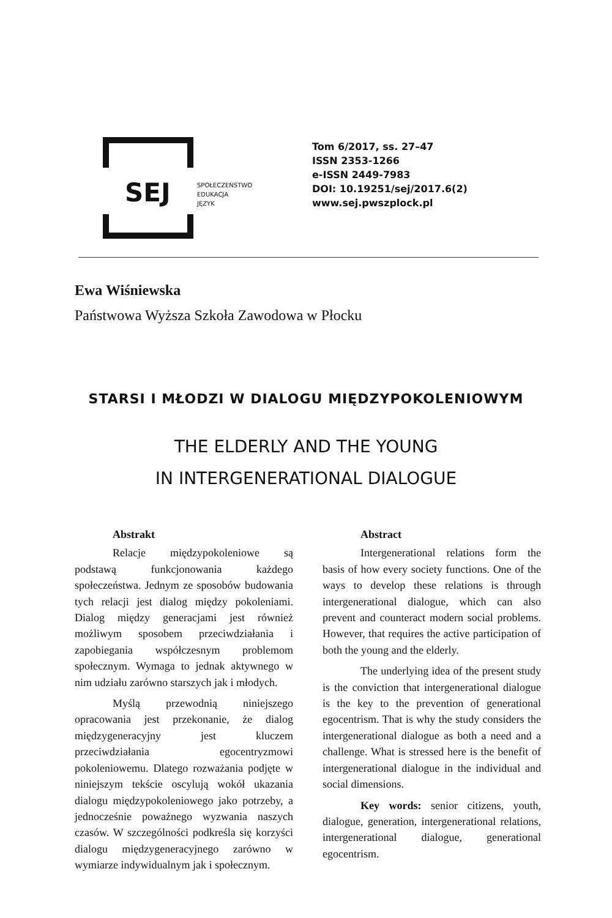SEJ
SPOŁECZEŃSTWO
EDUKACJA
JĘZYK
Tom 6/2017, ss. 27–47
ISSN 2353-1266
e-ISSN 2449-7983
DOI: 10.19251/sej/2017.6(2)
www.sej.pwszplock.pl
Ewa Wiśniewska
Państwowa Wyższa Szkoła Zawodowa w Płocku
STARSI I MŁODZI W DIALOGU MIĘDZYPOKOLENIOWYM
THE ELDERLY AND THE YOUNG
IN INTERGENERATIONAL DIALOGUE
Abstrakt
Relacje międzypokoleniowe są podstawą funkcjonowania każdego społeczeństwa. Jednym ze sposobów budowania tych relacji jest dialog między pokoleniami. Dialog między generacjami jest również możliwym sposobem przeciwdziałania i zapobiegania współczesnym problemom społecznym. Wymaga to jednak aktywnego w nim udziału zarówno starszych jak i młodych.
Myślą przewodnią niniejszego opracowania jest przekonanie, że dialog międzygeneracyjny jest kluczem przeciwdziałania egocentryzmowi pokoleniowemu. Dlatego rozważania podjęte w niniejszym tekście oscylują wokół ukazania dialogu międzypokoleniowego jako potrzeby, a jednocześnie poważnego wyzwania naszych czasów. W szczególności podkreśla się korzyści dialogu międzygeneracyjnego zarówno w wymiarze indywidualnym jak i społecznym.
Abstract
Intergenerational relations form the basis of how every society functions. One of the ways to develop these relations is through intergenerational dialogue, which can also prevent and counteract modern social problems. However, that requires the active participation of both the young and the elderly.
The underlying idea of the present study is the conviction that intergenerational dialogue is the key to the prevention of generational egocentrism. That is why the study considers the intergenerational dialogue as both a need and a challenge. What is stressed here is the benefit of intergenerational dialogue in the individual and social dimensions.
Key words: senior citizens, youth, dialogue, generation, intergenerational relations, intergenerational dialogue, generational egocentrism.